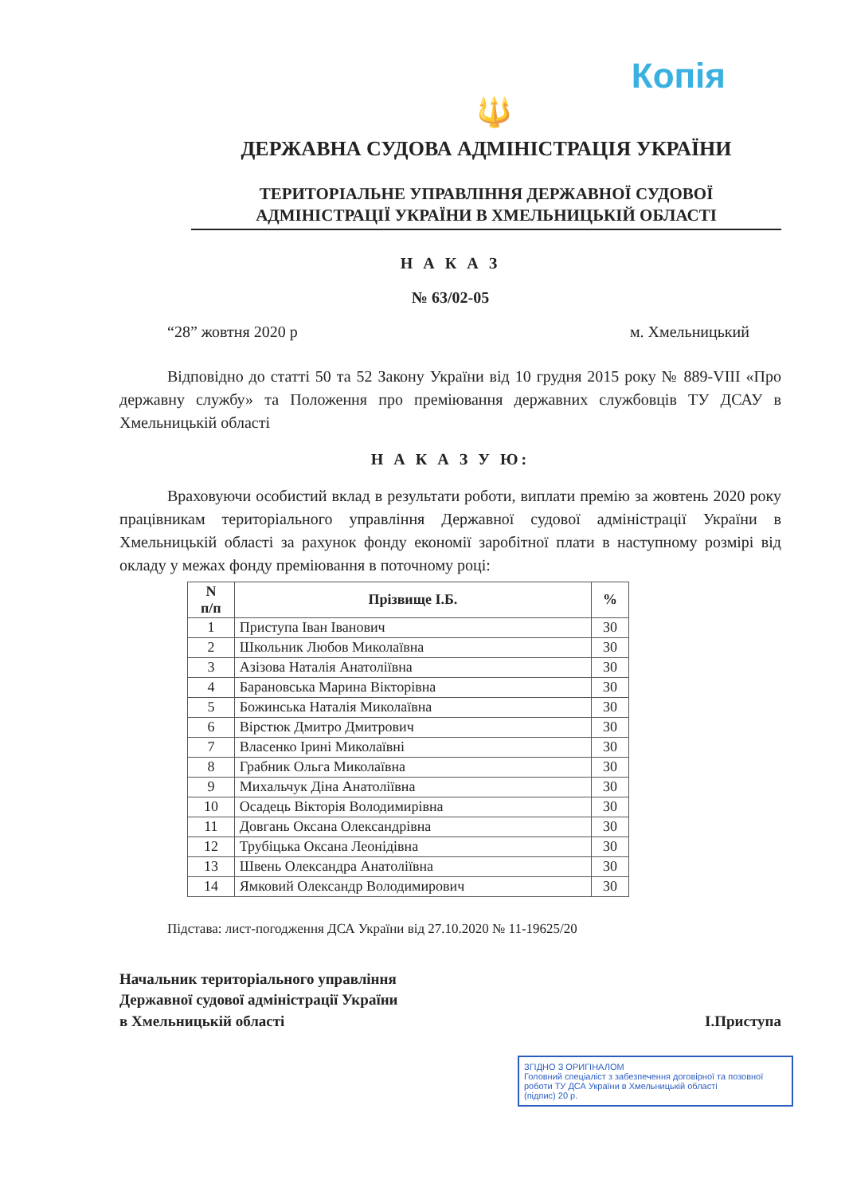Копія
🔱
ДЕРЖАВНА СУДОВА АДМІНІСТРАЦІЯ УКРАЇНИ
ТЕРИТОРІАЛЬНЕ УПРАВЛІННЯ ДЕРЖАВНОЇ СУДОВОЇ
АДМІНІСТРАЦІЇ УКРАЇНИ В ХМЕЛЬНИЦЬКІЙ ОБЛАСТІ
Н А К А З
№ 63/02-05
“28” жовтня 2020 р м. Хмельницький
Відповідно до статті 50 та 52 Закону України від 10 грудня 2015 року № 889-VIII «Про державну службу» та Положення про преміювання державних службовців ТУ ДСАУ в Хмельницькій області
Н А К А З У Ю:
Враховуючи особистий вклад в результати роботи, виплати премію за жовтень 2020 року працівникам територіального управління Державної судової адміністрації України в Хмельницькій області за рахунок фонду економії заробітної плати в наступному розмірі від окладу у межах фонду преміювання в поточному році:
| N п/п | Прізвище І.Б. | % |
| --- | --- | --- |
| 1 | Приступа Іван Іванович | 30 |
| 2 | Школьник Любов Миколаївна | 30 |
| 3 | Азізова Наталія Анатоліївна | 30 |
| 4 | Барановська Марина Вікторівна | 30 |
| 5 | Божинська Наталія Миколаївна | 30 |
| 6 | Вірстюк Дмитро Дмитрович | 30 |
| 7 | Власенко Ірині Миколаївні | 30 |
| 8 | Грабник Ольга Миколаївна | 30 |
| 9 | Михальчук Діна Анатоліївна | 30 |
| 10 | Осадець Вікторія Володимирівна | 30 |
| 11 | Довгань Оксана Олександрівна | 30 |
| 12 | Трубіцька Оксана Леонідівна | 30 |
| 13 | Швень Олександра Анатоліївна | 30 |
| 14 | Ямковий Олександр Володимирович | 30 |
Підстава: лист-погодження ДСА України від 27.10.2020 № 11-19625/20
Начальник територіального управління
Державної судової адміністрації України
в Хмельницькій області
І.Приступа
ЗГІДНО З ОРИГІНАЛОМ
Головний спеціаліст з забезпечення договірної та позовної роботи ТУ ДСА України в Хмельницькій області
(підпис) 20 р.